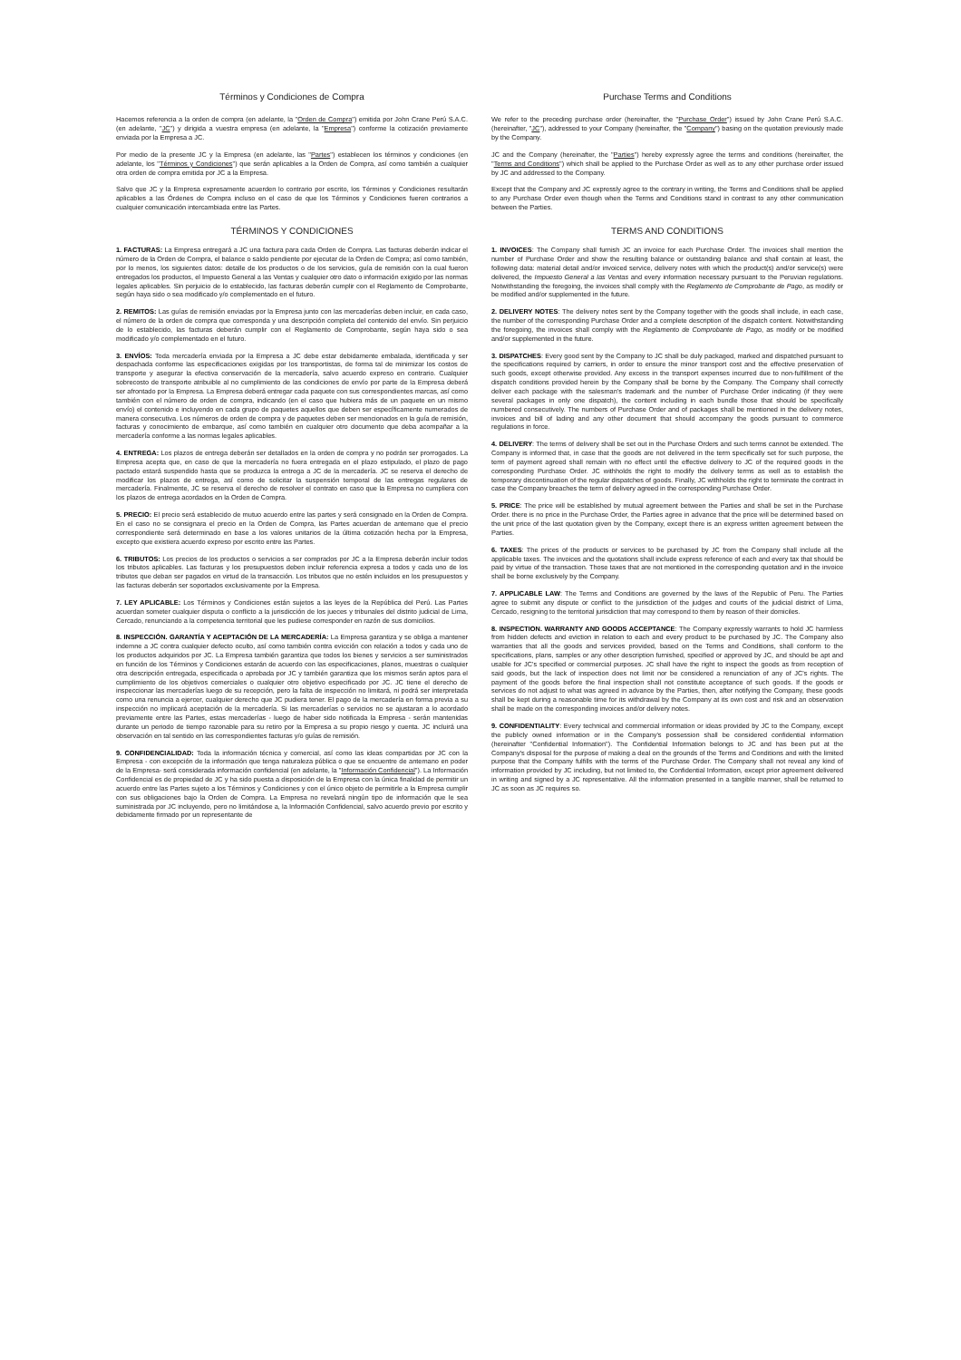Términos y Condiciones de Compra
Hacemos referencia a la orden de compra (en adelante, la "Orden de Compra") emitida por John Crane Perú S.A.C. (en adelante, "JC") y dirigida a vuestra empresa (en adelante, la "Empresa") conforme la cotización previamente enviada por la Empresa a JC.
Por medio de la presente JC y la Empresa (en adelante, las "Partes") establecen los términos y condiciones (en adelante, los "Términos y Condiciones") que serán aplicables a la Orden de Compra, así como también a cualquier otra orden de compra emitida por JC a la Empresa.
Salvo que JC y la Empresa expresamente acuerden lo contrario por escrito, los Términos y Condiciones resultarán aplicables a las Órdenes de Compra incluso en el caso de que los Términos y Condiciones fueren contrarios a cualquier comunicación intercambiada entre las Partes.
TÉRMINOS Y CONDICIONES
1. FACTURAS: La Empresa entregará a JC una factura para cada Orden de Compra. Las facturas deberán indicar el número de la Orden de Compra, el balance o saldo pendiente por ejecutar de la Orden de Compra; así como también, por lo menos, los siguientes datos: detalle de los productos o de los servicios, guía de remisión con la cual fueron entregados los productos, el Impuesto General a las Ventas y cualquier otro dato o información exigido por las normas legales aplicables. Sin perjuicio de lo establecido, las facturas deberán cumplir con el Reglamento de Comprobante, según haya sido o sea modificado y/o complementado en el futuro.
2. REMITOS: Las guías de remisión enviadas por la Empresa junto con las mercaderías deben incluir, en cada caso, el número de la orden de compra que corresponda y una descripción completa del contenido del envío. Sin perjuicio de lo establecido, las facturas deberán cumplir con el Reglamento de Comprobante, según haya sido o sea modificado y/o complementado en el futuro.
3. ENVÍOS: Toda mercadería enviada por la Empresa a JC debe estar debidamente embalada, identificada y ser despachada conforme las especificaciones exigidas por los transportistas, de forma tal de minimizar los costos de transporte y asegurar la efectiva conservación de la mercadería, salvo acuerdo expreso en contrario. Cualquier sobrecosto de transporte atribuible al no cumplimiento de las condiciones de envío por parte de la Empresa deberá ser afrontado por la Empresa. La Empresa deberá entregar cada paquete con sus correspondientes marcas, así como también con el número de orden de compra, indicando (en el caso que hubiera más de un paquete en un mismo envío) el contenido e incluyendo en cada grupo de paquetes aquellos que deben ser específicamente numerados de manera consecutiva. Los números de orden de compra y de paquetes deben ser mencionados en la guía de remisión, facturas y conocimiento de embarque, así como también en cualquier otro documento que deba acompañar a la mercadería conforme a las normas legales aplicables.
4. ENTREGA: Los plazos de entrega deberán ser detallados en la orden de compra y no podrán ser prorrogados. La Empresa acepta que, en caso de que la mercadería no fuera entregada en el plazo estipulado, el plazo de pago pactado estará suspendido hasta que se produzca la entrega a JC de la mercadería. JC se reserva el derecho de modificar los plazos de entrega, así como de solicitar la suspensión temporal de las entregas regulares de mercadería. Finalmente, JC se reserva el derecho de resolver el contrato en caso que la Empresa no cumpliera con los plazos de entrega acordados en la Orden de Compra.
5. PRECIO: El precio será establecido de mutuo acuerdo entre las partes y será consignado en la Orden de Compra. En el caso no se consignara el precio en la Orden de Compra, las Partes acuerdan de antemano que el precio correspondiente será determinado en base a los valores unitarios de la última cotización hecha por la Empresa, excepto que existiera acuerdo expreso por escrito entre las Partes.
6. TRIBUTOS: Los precios de los productos o servicios a ser comprados por JC a la Empresa deberán incluir todos los tributos aplicables. Las facturas y los presupuestos deben incluir referencia expresa a todos y cada uno de los tributos que deban ser pagados en virtud de la transacción. Los tributos que no estén incluidos en los presupuestos y las facturas deberán ser soportados exclusivamente por la Empresa.
7. LEY APLICABLE: Los Términos y Condiciones están sujetos a las leyes de la República del Perú. Las Partes acuerdan someter cualquier disputa o conflicto a la jurisdicción de los jueces y tribunales del distrito judicial de Lima, Cercado, renunciando a la competencia territorial que les pudiese corresponder en razón de sus domicilios.
8. INSPECCIÓN. GARANTÍA Y ACEPTACIÓN DE LA MERCADERÍA: La Empresa garantiza y se obliga a mantener indemne a JC contra cualquier defecto oculto, así como también contra evicción con relación a todos y cada uno de los productos adquiridos por JC. La Empresa también garantiza que todos los bienes y servicios a ser suministrados en función de los Términos y Condiciones estarán de acuerdo con las especificaciones, planos, muestras o cualquier otra descripción entregada, especificada o aprobada por JC y también garantiza que los mismos serán aptos para el cumplimiento de los objetivos comerciales o cualquier otro objetivo especificado por JC. JC tiene el derecho de inspeccionar las mercaderías luego de su recepción, pero la falta de inspección no limitará, ni podrá ser interpretada como una renuncia a ejercer, cualquier derecho que JC pudiera tener. El pago de la mercadería en forma previa a su inspección no implicará aceptación de la mercadería. Si las mercaderías o servicios no se ajustaran a lo acordado previamente entre las Partes, estas mercaderías - luego de haber sido notificada la Empresa - serán mantenidas durante un periodo de tiempo razonable para su retiro por la Empresa a su propio riesgo y cuenta. JC incluirá una observación en tal sentido en las correspondientes facturas y/o guías de remisión.
9. CONFIDENCIALIDAD: Toda la información técnica y comercial, así como las ideas compartidas por JC con la Empresa - con excepción de la información que tenga naturaleza pública o que se encuentre de antemano en poder de la Empresa- será considerada información confidencial (en adelante, la "Información Confidencial"). La Información Confidencial es de propiedad de JC y ha sido puesta a disposición de la Empresa con la única finalidad de permitir un acuerdo entre las Partes sujeto a los Términos y Condiciones y con el único objeto de permitirle a la Empresa cumplir con sus obligaciones bajo la Orden de Compra. La Empresa no revelará ningún tipo de información que le sea suministrada por JC incluyendo, pero no limitándose a, la Información Confidencial, salvo acuerdo previo por escrito y debidamente firmado por un representante de
Purchase Terms and Conditions
We refer to the preceding purchase order (hereinafter, the "Purchase Order") issued by John Crane Perú S.A.C. (hereinafter, "JC"), addressed to your Company (hereinafter, the "Company") basing on the quotation previously made by the Company.
JC and the Company (hereinafter, the "Parties") hereby expressly agree the terms and conditions (hereinafter, the "Terms and Conditions") which shall be applied to the Purchase Order as well as to any other purchase order issued by JC and addressed to the Company.
Except that the Company and JC expressly agree to the contrary in writing, the Terms and Conditions shall be applied to any Purchase Order even though when the Terms and Conditions stand in contrast to any other communication between the Parties.
TERMS AND CONDITIONS
1. INVOICES: The Company shall furnish JC an invoice for each Purchase Order. The invoices shall mention the number of Purchase Order and show the resulting balance or outstanding balance and shall contain at least, the following data: material detail and/or invoiced service, delivery notes with which the product(s) and/or service(s) were delivered, the Impuesto General a las Ventas and every information necessary pursuant to the Peruvian regulations. Notwithstanding the foregoing, the invoices shall comply with the Reglamento de Comprobante de Pago, as modify or be modified and/or supplemented in the future.
2. DELIVERY NOTES: The delivery notes sent by the Company together with the goods shall include, in each case, the number of the corresponding Purchase Order and a complete description of the dispatch content. Notwithstanding the foregoing, the invoices shall comply with the Reglamento de Comprobante de Pago, as modify or be modified and/or supplemented in the future.
3. DISPATCHES: Every good sent by the Company to JC shall be duly packaged, marked and dispatched pursuant to the specifications required by carriers, in order to ensure the minor transport cost and the effective preservation of such goods, except otherwise provided. Any excess in the transport expenses incurred due to non-fulfillment of the dispatch conditions provided herein by the Company shall be borne by the Company. The Company shall correctly deliver each package with the salesman's trademark and the number of Purchase Order indicating (if they were several packages in only one dispatch), the content including in each bundle those that should be specifically numbered consecutively. The numbers of Purchase Order and of packages shall be mentioned in the delivery notes, invoices and bill of lading and any other document that should accompany the goods pursuant to commerce regulations in force.
4. DELIVERY: The terms of delivery shall be set out in the Purchase Orders and such terms cannot be extended. The Company is informed that, in case that the goods are not delivered in the term specifically set for such purpose, the term of payment agreed shall remain with no effect until the effective delivery to JC of the required goods in the corresponding Purchase Order. JC withholds the right to modify the delivery terms as well as to establish the temporary discontinuation of the regular dispatches of goods. Finally, JC withholds the right to terminate the contract in case the Company breaches the term of delivery agreed in the corresponding Purchase Order.
5. PRICE: The price will be established by mutual agreement between the Parties and shall be set in the Purchase Order. there is no price in the Purchase Order, the Parties agree in advance that the price will be determined based on the unit price of the last quotation given by the Company, except there is an express written agreement between the Parties.
6. TAXES: The prices of the products or services to be purchased by JC from the Company shall include all the applicable taxes. The invoices and the quotations shall include express reference of each and every tax that should be paid by virtue of the transaction. Those taxes that are not mentioned in the corresponding quotation and in the invoice shall be borne exclusively by the Company.
7. APPLICABLE LAW: The Terms and Conditions are governed by the laws of the Republic of Peru. The Parties agree to submit any dispute or conflict to the jurisdiction of the judges and courts of the judicial district of Lima, Cercado, resigning to the territorial jurisdiction that may correspond to them by reason of their domiciles.
8. INSPECTION. WARRANTY AND GOODS ACCEPTANCE: The Company expressly warrants to hold JC harmless from hidden defects and eviction in relation to each and every product to be purchased by JC. The Company also warranties that all the goods and services provided, based on the Terms and Conditions, shall conform to the specifications, plans, samples or any other description furnished, specified or approved by JC, and should be apt and usable for JC's specified or commercial purposes. JC shall have the right to inspect the goods as from reception of said goods, but the lack of inspection does not limit nor be considered a renunciation of any of JC's rights. The payment of the goods before the final inspection shall not constitute acceptance of such goods. If the goods or services do not adjust to what was agreed in advance by the Parties, then, after notifying the Company, these goods shall be kept during a reasonable time for its withdrawal by the Company at its own cost and risk and an observation shall be made on the corresponding invoices and/or delivery notes.
9. CONFIDENTIALITY: Every technical and commercial information or ideas provided by JC to the Company, except the publicly owned information or in the Company's possession shall be considered confidential information (hereinafter "Confidential Information"). The Confidential Information belongs to JC and has been put at the Company's disposal for the purpose of making a deal on the grounds of the Terms and Conditions and with the limited purpose that the Company fulfills with the terms of the Purchase Order. The Company shall not reveal any kind of information provided by JC including, but not limited to, the Confidential Information, except prior agreement delivered in writing and signed by a JC representative. All the information presented in a tangible manner, shall be returned to JC as soon as JC requires so.